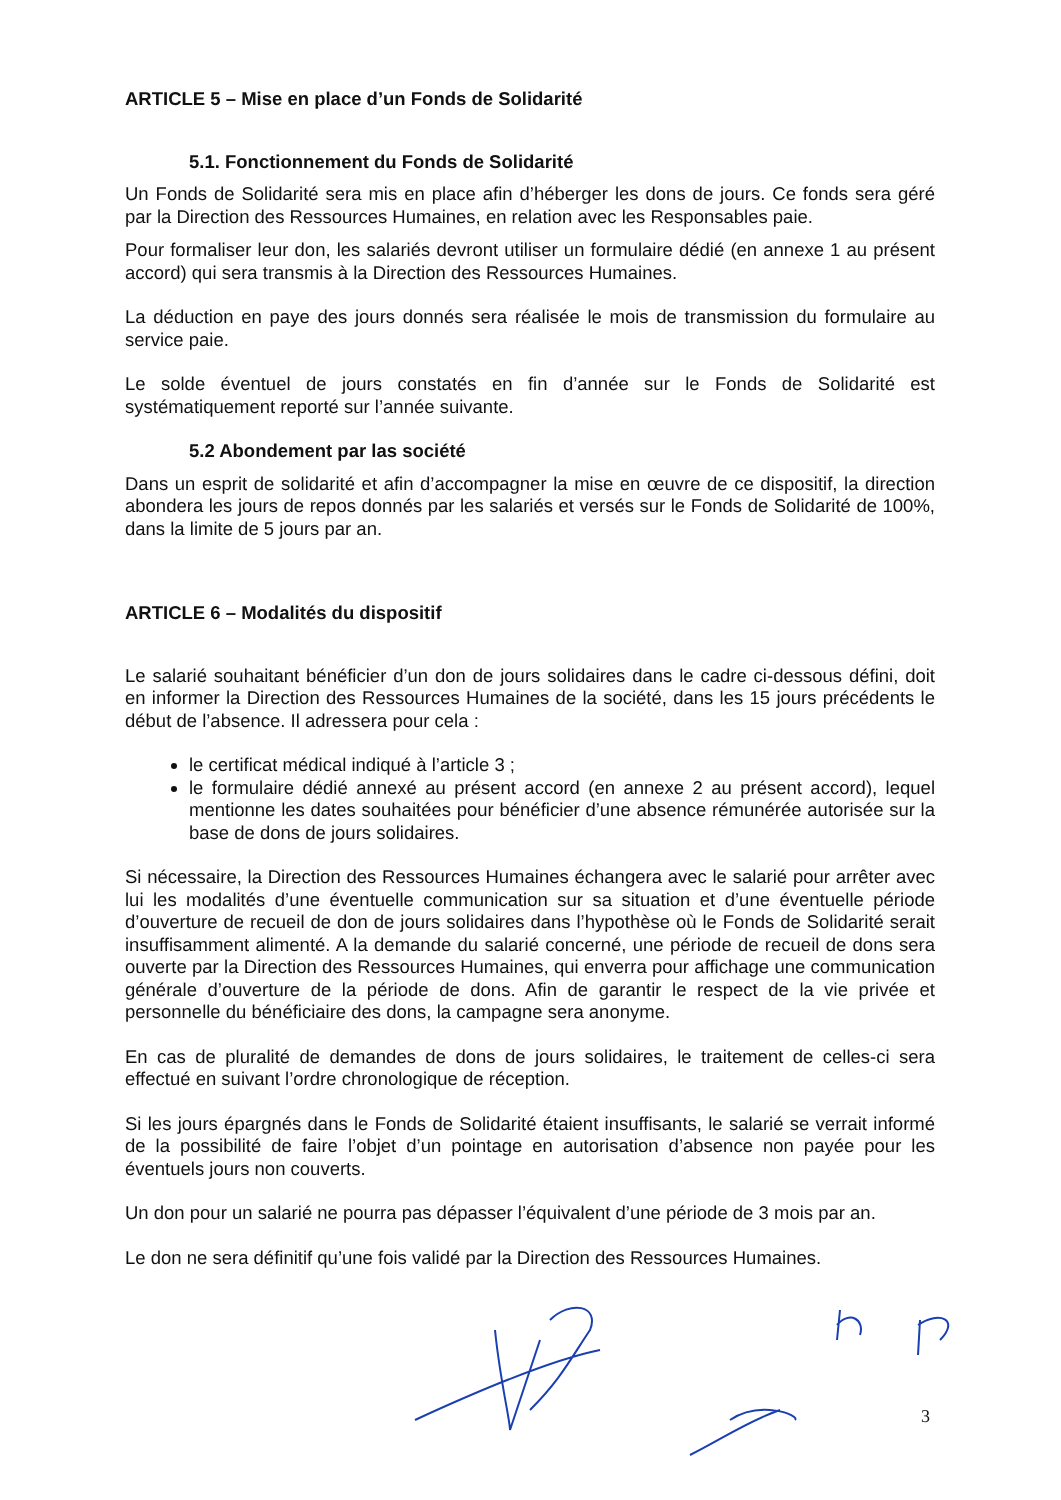ARTICLE 5 – Mise en place d’un Fonds de Solidarité
5.1. Fonctionnement du Fonds de Solidarité
Un Fonds de Solidarité sera mis en place afin d’héberger les dons de jours. Ce fonds sera géré par la Direction des Ressources Humaines, en relation avec les Responsables paie.
Pour formaliser leur don, les salariés devront utiliser un formulaire dédié (en annexe 1 au présent accord) qui sera transmis à la Direction des Ressources Humaines.
La déduction en paye des jours donnés sera réalisée le mois de transmission du formulaire au service paie.
Le solde éventuel de jours constatés en fin d’année sur le Fonds de Solidarité est systématiquement reporté sur l’année suivante.
5.2 Abondement par las société
Dans un esprit de solidarité et afin d’accompagner la mise en œuvre de ce dispositif, la direction abondera les jours de repos donnés par les salariés et versés sur le Fonds de Solidarité de 100%, dans la limite de 5 jours par an.
ARTICLE 6 – Modalités du dispositif
Le salarié souhaitant bénéficier d’un don de jours solidaires dans le cadre ci-dessous défini, doit en informer la Direction des Ressources Humaines de la société, dans les 15 jours précédents le début de l’absence. Il adressera pour cela :
le certificat médical indiqué à l’article 3 ;
le formulaire dédié annexé au présent accord (en annexe 2 au présent accord), lequel mentionne les dates souhaitées pour bénéficier d’une absence rémunérée autorisée sur la base de dons de jours solidaires.
Si nécessaire, la Direction des Ressources Humaines échangera avec le salarié pour arrêter avec lui les modalités d’une éventuelle communication sur sa situation et d’une éventuelle période d’ouverture de recueil de don de jours solidaires dans l’hypothèse où le Fonds de Solidarité serait insuffisamment alimenté. A la demande du salarié concerné, une période de recueil de dons sera ouverte par la Direction des Ressources Humaines, qui enverra pour affichage une communication générale d’ouverture de la période de dons. Afin de garantir le respect de la vie privée et personnelle du bénéficiaire des dons, la campagne sera anonyme.
En cas de pluralité de demandes de dons de jours solidaires, le traitement de celles-ci sera effectué en suivant l’ordre chronologique de réception.
Si les jours épargnés dans le Fonds de Solidarité étaient insuffisants, le salarié se verrait informé de la possibilité de faire l’objet d’un pointage en autorisation d’absence non payée pour les éventuels jours non couverts.
Un don pour un salarié ne pourra pas dépasser l’équivalent d’une période de 3 mois par an.
Le don ne sera définitif qu’une fois validé par la Direction des Ressources Humaines.
3